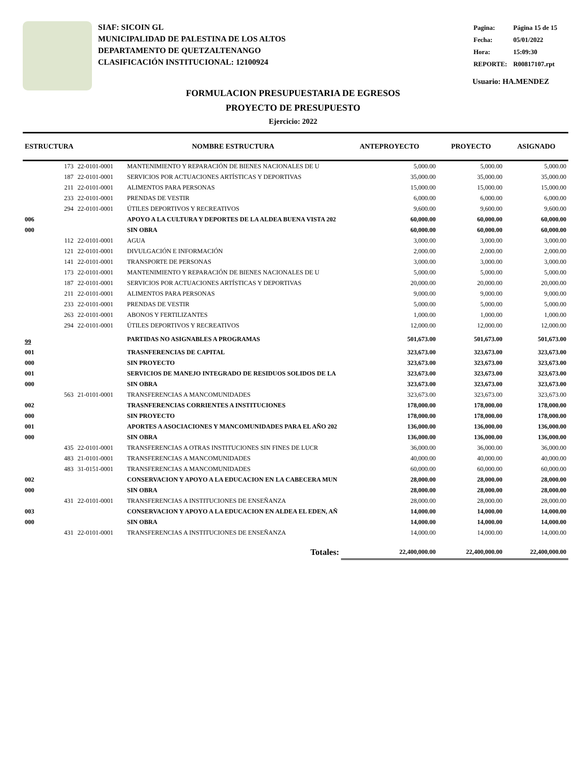SIAF: SICOIN GL
MUNICIPALIDAD DE PALESTINA DE LOS ALTOS
DEPARTAMENTO DE QUETZALTENANGO
CLASIFICACIÓN INSTITUCIONAL: 12100924
| Pagina: | Página 15 de 15 |
| Fecha: | 05/01/2022 |
| Hora: | 15:09:30 |
| REPORTE: | R00817107.rpt |
Usuario: HA.MENDEZ
FORMULACION PRESUPUESTARIA DE EGRESOS
PROYECTO DE PRESUPUESTO
Ejercicio: 2022
| ESTRUCTURA | | NOMBRE ESTRUCTURA | ANTEPROYECTO | PROYECTO | ASIGNADO |
| --- | --- | --- | --- | --- | --- |
| 173 | 22-0101-0001 | MANTENIMIENTO Y REPARACIÓN DE BIENES NACIONALES DE U | 5,000.00 | 5,000.00 | 5,000.00 |
| 187 | 22-0101-0001 | SERVICIOS POR ACTUACIONES ARTÍSTICAS Y DEPORTIVAS | 35,000.00 | 35,000.00 | 35,000.00 |
| 211 | 22-0101-0001 | ALIMENTOS PARA PERSONAS | 15,000.00 | 15,000.00 | 15,000.00 |
| 233 | 22-0101-0001 | PRENDAS DE VESTIR | 6,000.00 | 6,000.00 | 6,000.00 |
| 294 | 22-0101-0001 | ÚTILES DEPORTIVOS Y RECREATIVOS | 9,600.00 | 9,600.00 | 9,600.00 |
| 006 | | APOYO A LA CULTURA Y DEPORTES DE LA ALDEA BUENA VISTA 202 | 60,000.00 | 60,000.00 | 60,000.00 |
| 000 | | SIN OBRA | 60,000.00 | 60,000.00 | 60,000.00 |
| 112 | 22-0101-0001 | AGUA | 3,000.00 | 3,000.00 | 3,000.00 |
| 121 | 22-0101-0001 | DIVULGACIÓN E INFORMACIÓN | 2,000.00 | 2,000.00 | 2,000.00 |
| 141 | 22-0101-0001 | TRANSPORTE DE PERSONAS | 3,000.00 | 3,000.00 | 3,000.00 |
| 173 | 22-0101-0001 | MANTENIMIENTO Y REPARACIÓN DE BIENES NACIONALES DE U | 5,000.00 | 5,000.00 | 5,000.00 |
| 187 | 22-0101-0001 | SERVICIOS POR ACTUACIONES ARTÍSTICAS Y DEPORTIVAS | 20,000.00 | 20,000.00 | 20,000.00 |
| 211 | 22-0101-0001 | ALIMENTOS PARA PERSONAS | 9,000.00 | 9,000.00 | 9,000.00 |
| 233 | 22-0101-0001 | PRENDAS DE VESTIR | 5,000.00 | 5,000.00 | 5,000.00 |
| 263 | 22-0101-0001 | ABONOS Y FERTILIZANTES | 1,000.00 | 1,000.00 | 1,000.00 |
| 294 | 22-0101-0001 | ÚTILES DEPORTIVOS Y RECREATIVOS | 12,000.00 | 12,000.00 | 12,000.00 |
| 99 | | PARTIDAS NO ASIGNABLES A PROGRAMAS | 501,673.00 | 501,673.00 | 501,673.00 |
| 001 | | TRASNFERENCIAS DE CAPITAL | 323,673.00 | 323,673.00 | 323,673.00 |
| 000 | | SIN PROYECTO | 323,673.00 | 323,673.00 | 323,673.00 |
| 001 | | SERVICIOS DE MANEJO INTEGRADO DE RESIDUOS SOLIDOS DE LA | 323,673.00 | 323,673.00 | 323,673.00 |
| 000 | | SIN OBRA | 323,673.00 | 323,673.00 | 323,673.00 |
| 563 | 21-0101-0001 | TRANSFERENCIAS A MANCOMUNIDADES | 323,673.00 | 323,673.00 | 323,673.00 |
| 002 | | TRASNFERENCIAS CORRIENTES A INSTITUCIONES | 178,000.00 | 178,000.00 | 178,000.00 |
| 000 | | SIN PROYECTO | 178,000.00 | 178,000.00 | 178,000.00 |
| 001 | | APORTES A ASOCIACIONES Y MANCOMUNIDADES PARA EL AÑO 202 | 136,000.00 | 136,000.00 | 136,000.00 |
| 000 | | SIN OBRA | 136,000.00 | 136,000.00 | 136,000.00 |
| 435 | 22-0101-0001 | TRANSFERENCIAS A OTRAS INSTITUCIONES SIN FINES DE LUCR | 36,000.00 | 36,000.00 | 36,000.00 |
| 483 | 21-0101-0001 | TRANSFERENCIAS A MANCOMUNIDADES | 40,000.00 | 40,000.00 | 40,000.00 |
| 483 | 31-0151-0001 | TRANSFERENCIAS A MANCOMUNIDADES | 60,000.00 | 60,000.00 | 60,000.00 |
| 002 | | CONSERVACION Y APOYO A LA EDUCACION EN LA CABECERA MUN | 28,000.00 | 28,000.00 | 28,000.00 |
| 000 | | SIN OBRA | 28,000.00 | 28,000.00 | 28,000.00 |
| 431 | 22-0101-0001 | TRANSFERENCIAS A INSTITUCIONES DE ENSEÑANZA | 28,000.00 | 28,000.00 | 28,000.00 |
| 003 | | CONSERVACION Y APOYO A LA EDUCACION EN ALDEA EL EDEN, AÑ | 14,000.00 | 14,000.00 | 14,000.00 |
| 000 | | SIN OBRA | 14,000.00 | 14,000.00 | 14,000.00 |
| 431 | 22-0101-0001 | TRANSFERENCIAS A INSTITUCIONES DE ENSEÑANZA | 14,000.00 | 14,000.00 | 14,000.00 |
| | | Totales: | 22,400,000.00 | 22,400,000.00 | 22,400,000.00 |